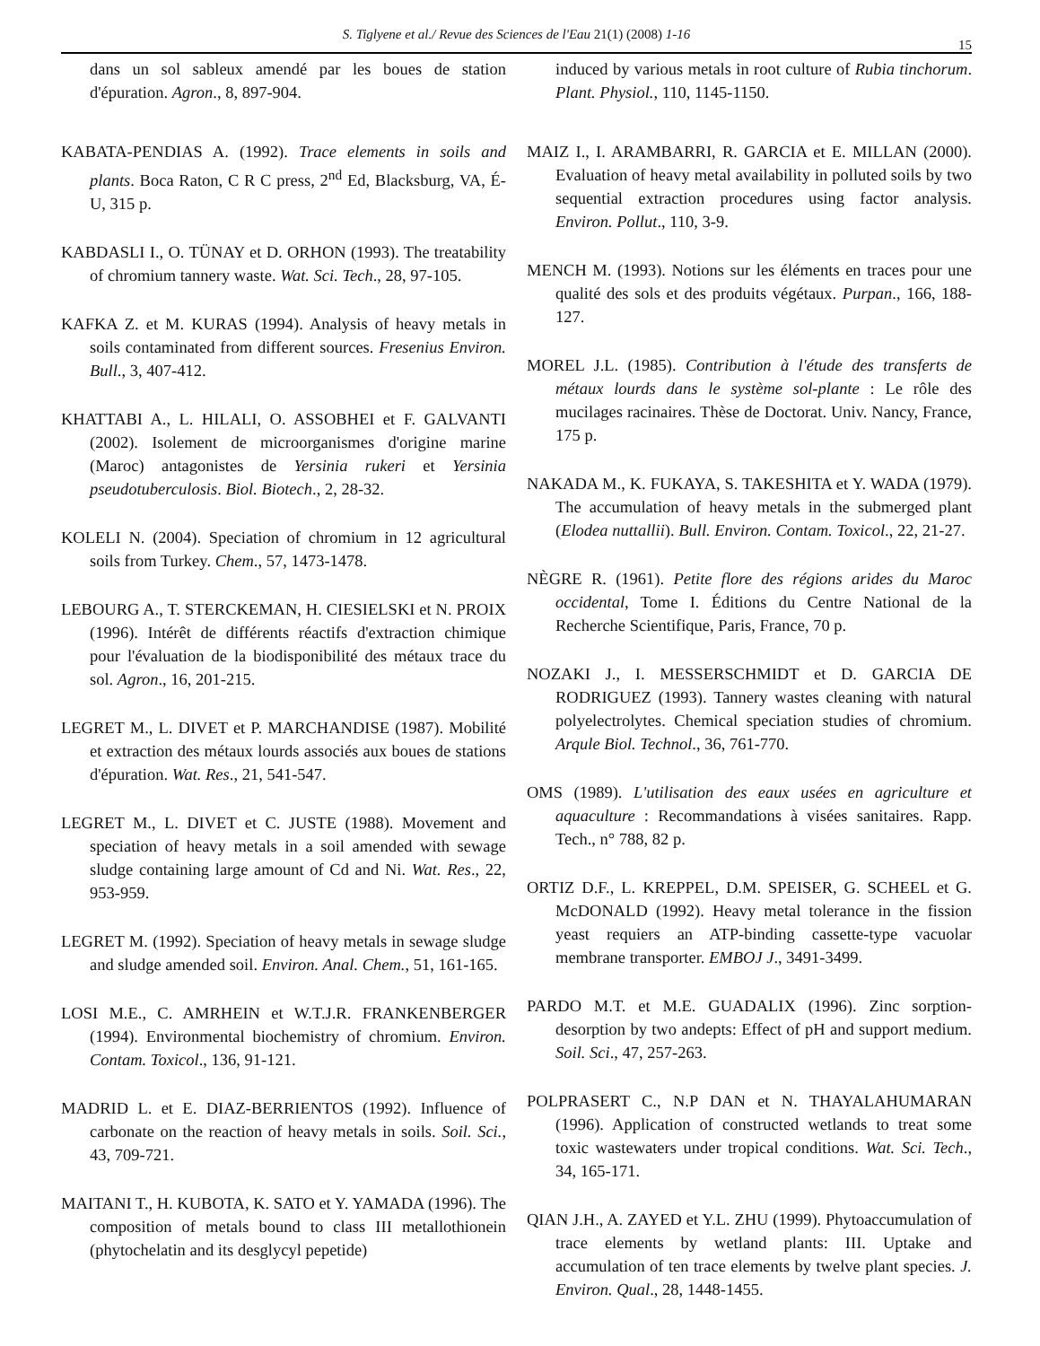S. Tiglyene et al./ Revue des Sciences de l'Eau 21(1) (2008) 1-16
15
dans un sol sableux amendé par les boues de station d'épuration. Agron., 8, 897-904.
KABATA-PENDIAS A. (1992). Trace elements in soils and plants. Boca Raton, C R C press, 2<sup>nd</sup> Ed, Blacksburg, VA, É-U, 315 p.
KABDASLI I., O. TÜNAY et D. ORHON (1993). The treatability of chromium tannery waste. Wat. Sci. Tech., 28, 97-105.
KAFKA Z. et M. KURAS (1994). Analysis of heavy metals in soils contaminated from different sources. Fresenius Environ. Bull., 3, 407-412.
KHATTABI A., L. HILALI, O. ASSOBHEI et F. GALVANTI (2002). Isolement de microorganismes d'origine marine (Maroc) antagonistes de Yersinia rukeri et Yersinia pseudotuberculosis. Biol. Biotech., 2, 28-32.
KOLELI N. (2004). Speciation of chromium in 12 agricultural soils from Turkey. Chem., 57, 1473-1478.
LEBOURG A., T. STERCKEMAN, H. CIESIELSKI et N. PROIX (1996). Intérêt de différents réactifs d'extraction chimique pour l'évaluation de la biodisponibilité des métaux trace du sol. Agron., 16, 201-215.
LEGRET M., L. DIVET et P. MARCHANDISE (1987). Mobilité et extraction des métaux lourds associés aux boues de stations d'épuration. Wat. Res., 21, 541-547.
LEGRET M., L. DIVET et C. JUSTE (1988). Movement and speciation of heavy metals in a soil amended with sewage sludge containing large amount of Cd and Ni. Wat. Res., 22, 953-959.
LEGRET M. (1992). Speciation of heavy metals in sewage sludge and sludge amended soil. Environ. Anal. Chem., 51, 161-165.
LOSI M.E., C. AMRHEIN et W.T.J.R. FRANKENBERGER (1994). Environmental biochemistry of chromium. Environ. Contam. Toxicol., 136, 91-121.
MADRID L. et E. DIAZ-BERRIENTOS (1992). Influence of carbonate on the reaction of heavy metals in soils. Soil. Sci., 43, 709-721.
MAITANI T., H. KUBOTA, K. SATO et Y. YAMADA (1996). The composition of metals bound to class III metallothionein (phytochelatin and its desglycyl pepetide)
induced by various metals in root culture of Rubia tinchorum. Plant. Physiol., 110, 1145-1150.
MAIZ I., I. ARAMBARRI, R. GARCIA et E. MILLAN (2000). Evaluation of heavy metal availability in polluted soils by two sequential extraction procedures using factor analysis. Environ. Pollut., 110, 3-9.
MENCH M. (1993). Notions sur les éléments en traces pour une qualité des sols et des produits végétaux. Purpan., 166, 188-127.
MOREL J.L. (1985). Contribution à l'étude des transferts de métaux lourds dans le système sol-plante : Le rôle des mucilages racinaires. Thèse de Doctorat. Univ. Nancy, France, 175 p.
NAKADA M., K. FUKAYA, S. TAKESHITA et Y. WADA (1979). The accumulation of heavy metals in the submerged plant (Elodea nuttallii). Bull. Environ. Contam. Toxicol., 22, 21-27.
NÈGRE R. (1961). Petite flore des régions arides du Maroc occidental, Tome I. Éditions du Centre National de la Recherche Scientifique, Paris, France, 70 p.
NOZAKI J., I. MESSERSCHMIDT et D. GARCIA DE RODRIGUEZ (1993). Tannery wastes cleaning with natural polyelectrolytes. Chemical speciation studies of chromium. Arqule Biol. Technol., 36, 761-770.
OMS (1989). L'utilisation des eaux usées en agriculture et aquaculture : Recommandations à visées sanitaires. Rapp. Tech., n° 788, 82 p.
ORTIZ D.F., L. KREPPEL, D.M. SPEISER, G. SCHEEL et G. McDONALD (1992). Heavy metal tolerance in the fission yeast requiers an ATP-binding cassette-type vacuolar membrane transporter. EMBOJ J., 3491-3499.
PARDO M.T. et M.E. GUADALIX (1996). Zinc sorption-desorption by two andepts: Effect of pH and support medium. Soil. Sci., 47, 257-263.
POLPRASERT C., N.P DAN et N. THAYALAHUMARAN (1996). Application of constructed wetlands to treat some toxic wastewaters under tropical conditions. Wat. Sci. Tech., 34, 165-171.
QIAN J.H., A. ZAYED et Y.L. ZHU (1999). Phytoaccumulation of trace elements by wetland plants: III. Uptake and accumulation of ten trace elements by twelve plant species. J. Environ. Qual., 28, 1448-1455.